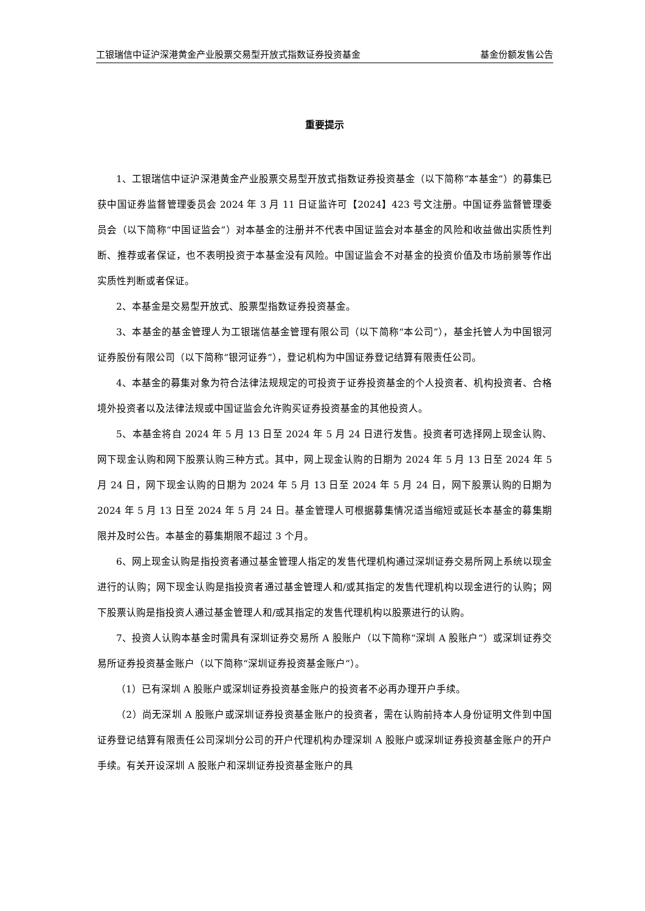工银瑞信中证沪深港黄金产业股票交易型开放式指数证券投资基金 基金份额发售公告
重要提示
1、工银瑞信中证沪深港黄金产业股票交易型开放式指数证券投资基金（以下简称“本基金”）的募集已获中国证券监督管理委员会 2024 年 3 月 11 日证监许可【2024】423 号文注册。中国证券监督管理委员会（以下简称“中国证监会”）对本基金的注册并不代表中国证监会对本基金的风险和收益做出实质性判断、推荐或者保证，也不表明投资于本基金没有风险。中国证监会不对基金的投资价值及市场前景等作出实质性判断或者保证。
2、本基金是交易型开放式、股票型指数证券投资基金。
3、本基金的基金管理人为工银瑞信基金管理有限公司（以下简称“本公司”），基金托管人为中国银河证券股份有限公司（以下简称“银河证券”），登记机构为中国证券登记结算有限责任公司。
4、本基金的募集对象为符合法律法规规定的可投资于证券投资基金的个人投资者、机构投资者、合格境外投资者以及法律法规或中国证监会允许购买证券投资基金的其他投资人。
5、本基金将自 2024 年 5 月 13 日至 2024 年 5 月 24 日进行发售。投资者可选择网上现金认购、网下现金认购和网下股票认购三种方式。其中，网上现金认购的日期为 2024 年 5 月 13 日至 2024 年 5 月 24 日，网下现金认购的日期为 2024 年 5 月 13 日至 2024 年 5 月 24 日，网下股票认购的日期为 2024 年 5 月 13 日至 2024 年 5 月 24 日。基金管理人可根据募集情况适当缩短或延长本基金的募集期限并及时公告。本基金的募集期限不超过 3 个月。
6、网上现金认购是指投资者通过基金管理人指定的发售代理机构通过深圳证券交易所网上系统以现金进行的认购；网下现金认购是指投资者通过基金管理人和/或其指定的发售代理机构以现金进行的认购；网下股票认购是指投资人通过基金管理人和/或其指定的发售代理机构以股票进行的认购。
7、投资人认购本基金时需具有深圳证券交易所 A 股账户（以下简称“深圳 A 股账户”）或深圳证券交易所证券投资基金账户（以下简称“深圳证券投资基金账户”）。
（1）已有深圳 A 股账户或深圳证券投资基金账户的投资者不必再办理开户手续。
（2）尚无深圳 A 股账户或深圳证券投资基金账户的投资者，需在认购前持本人身份证明文件到中国证券登记结算有限责任公司深圳分公司的开户代理机构办理深圳 A 股账户或深圳证券投资基金账户的开户手续。有关开设深圳 A 股账户和深圳证券投资基金账户的具